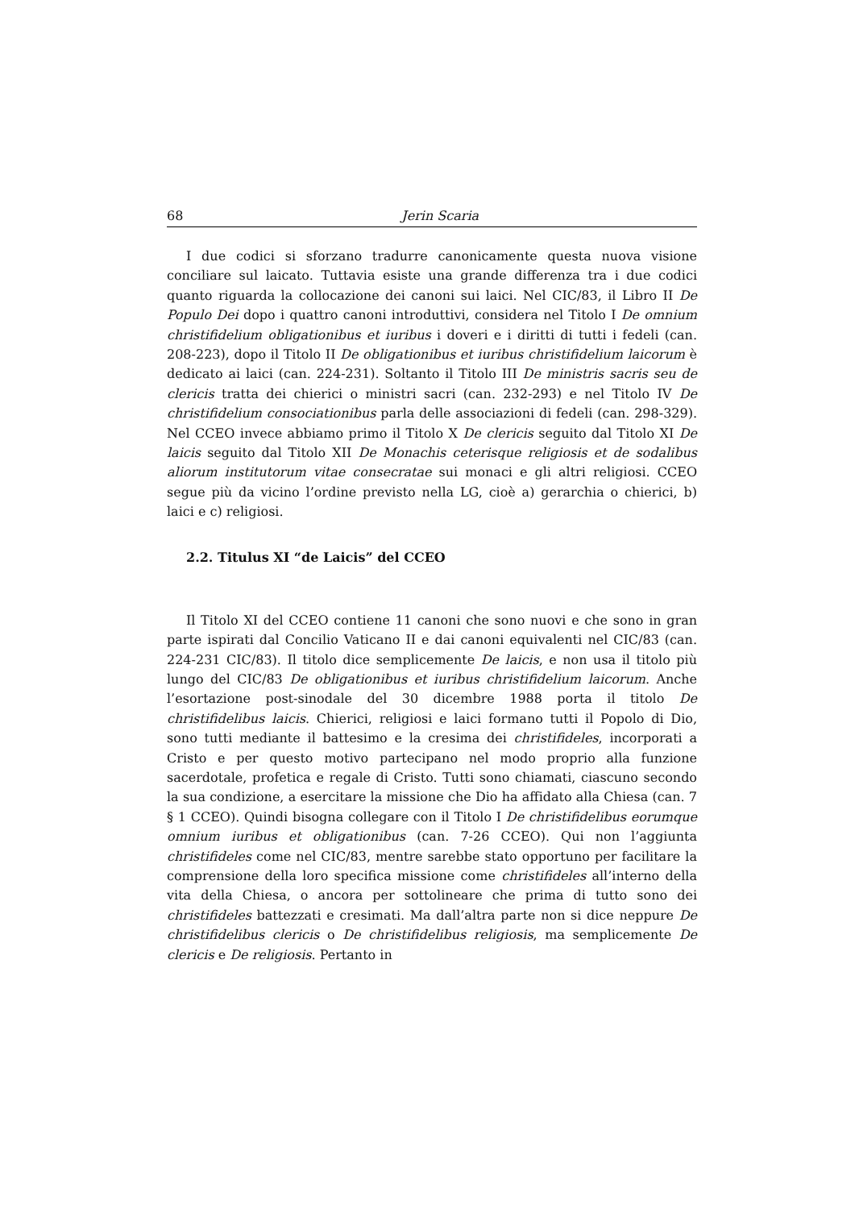68 Jerin Scaria
I due codici si sforzano tradurre canonicamente questa nuova visione conciliare sul laicato. Tuttavia esiste una grande differenza tra i due codici quanto riguarda la collocazione dei canoni sui laici. Nel CIC/83, il Libro II De Populo Dei dopo i quattro canoni introduttivi, considera nel Titolo I De omnium christifidelium obligationibus et iuribus i doveri e i diritti di tutti i fedeli (can. 208-223), dopo il Titolo II De obligationibus et iuribus christifidelium laicorum è dedicato ai laici (can. 224-231). Soltanto il Titolo III De ministris sacris seu de clericis tratta dei chierici o ministri sacri (can. 232-293) e nel Titolo IV De christifidelium consociationibus parla delle associazioni di fedeli (can. 298-329). Nel CCEO invece abbiamo primo il Titolo X De clericis seguito dal Titolo XI De laicis seguito dal Titolo XII De Monachis ceterisque religiosis et de sodalibus aliorum institutorum vitae consecratae sui monaci e gli altri religiosi. CCEO segue più da vicino l’ordine previsto nella LG, cioè a) gerarchia o chierici, b) laici e c) religiosi.
2.2. Titulus XI “de Laicis” del CCEO
Il Titolo XI del CCEO contiene 11 canoni che sono nuovi e che sono in gran parte ispirati dal Concilio Vaticano II e dai canoni equivalenti nel CIC/83 (can. 224-231 CIC/83). Il titolo dice semplicemente De laicis, e non usa il titolo più lungo del CIC/83 De obligationibus et iuribus christifidelium laicorum. Anche l’esortazione post-sinodale del 30 dicembre 1988 porta il titolo De christifidelibus laicis. Chierici, religiosi e laici formano tutti il Popolo di Dio, sono tutti mediante il battesimo e la cresima dei christifideles, incorporati a Cristo e per questo motivo partecipano nel modo proprio alla funzione sacerdotale, profetica e regale di Cristo. Tutti sono chiamati, ciascuno secondo la sua condizione, a esercitare la missione che Dio ha affidato alla Chiesa (can. 7 § 1 CCEO). Quindi bisogna collegare con il Titolo I De christifidelibus eorumque omnium iuribus et obligationibus (can. 7-26 CCEO). Qui non l’aggiunta christifideles come nel CIC/83, mentre sarebbe stato opportuno per facilitare la comprensione della loro specifica missione come christifideles all’interno della vita della Chiesa, o ancora per sottolineare che prima di tutto sono dei christifideles battezzati e cresimati. Ma dall’altra parte non si dice neppure De christifidelibus clericis o De christifidelibus religiosis, ma semplicemente De clericis e De religiosis. Pertanto in